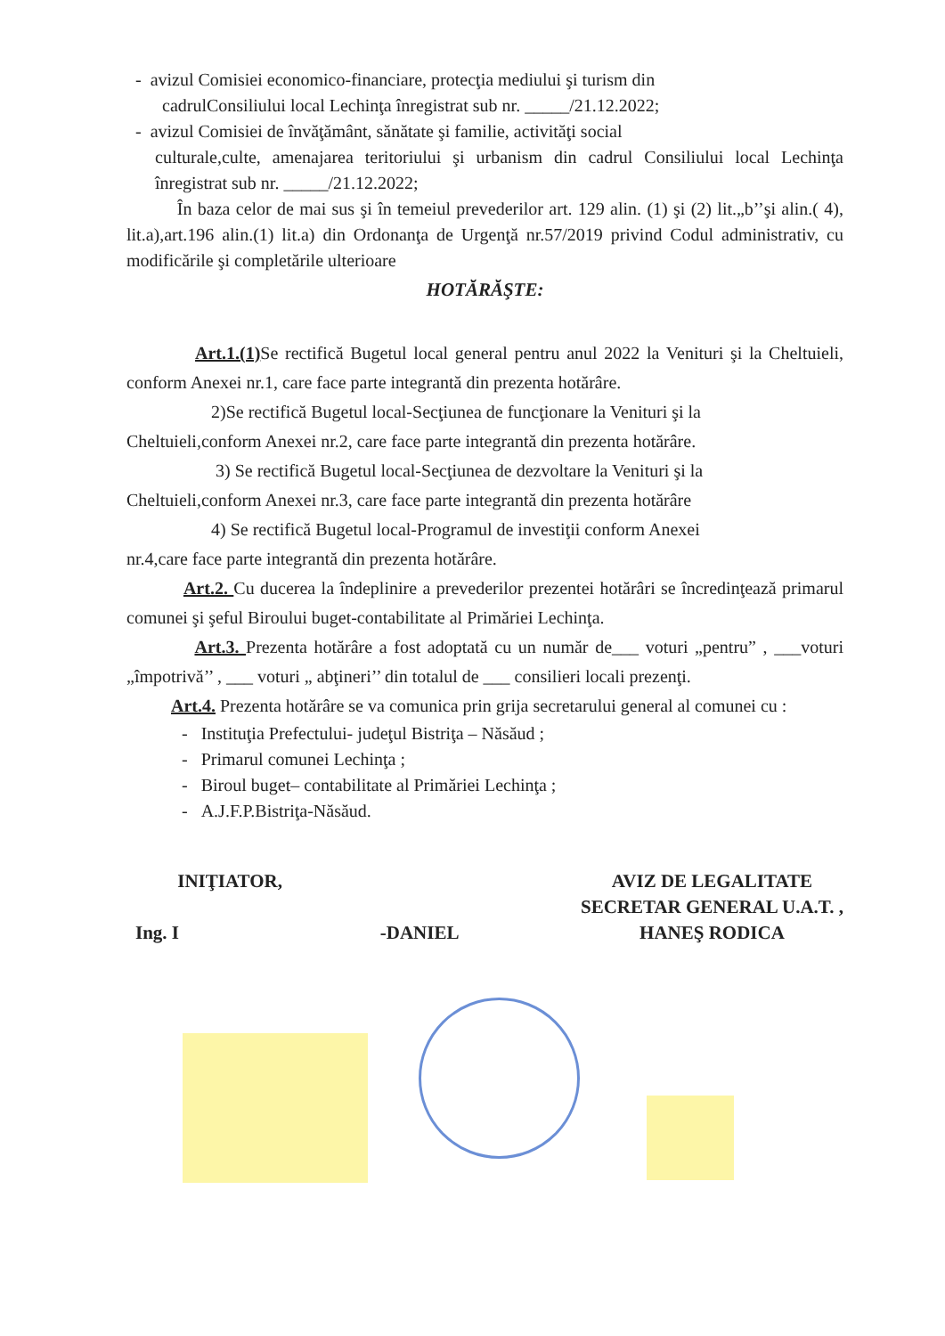- avizul Comisiei economico-financiare, protecţia mediului şi turism din
cadrulConsiliului local Lechinţa înregistrat sub nr. _____/21.12.2022;
- avizul Comisiei de învăţământ, sănătate şi familie, activităţi social
culturale,culte, amenajarea teritoriului şi urbanism din cadrul Consiliului local Lechinţa înregistrat sub nr. _____/21.12.2022;
În baza celor de mai sus şi în temeiul prevederilor art. 129 alin. (1) şi (2) lit.„b’’şi alin.( 4), lit.a),art.196 alin.(1) lit.a) din Ordonanţa de Urgenţă nr.57/2019 privind Codul administrativ, cu modificările şi completările ulterioare
HOTĂRĂŞTE:
Art.1.(1) Se rectifică Bugetul local general pentru anul 2022 la Venituri şi la Cheltuieli, conform Anexei nr.1, care face parte integrantă din prezenta hotărâre.
2)Se rectifică Bugetul local-Secţiunea de funcţionare la Venituri şi la
Cheltuieli,conform Anexei nr.2, care face parte integrantă din prezenta hotărâre.
3) Se rectifică Bugetul local-Secţiunea de dezvoltare la Venituri şi la
Cheltuieli,conform Anexei nr.3, care face parte integrantă din prezenta hotărâre
4) Se rectifică Bugetul local-Programul de investiţii conform Anexei
nr.4,care face parte integrantă din prezenta hotărâre.
Art.2. Cu ducerea la îndeplinire a prevederilor prezentei hotărâri se încredinţează primarul comunei şi şeful Biroului buget-contabilitate al Primăriei Lechinţa.
Art.3. Prezenta hotărâre a fost adoptată cu un număr de___ voturi „pentru” , ___voturi „împotrivă’’ , ___ voturi „ abţineri’’ din totalul de ___ consilieri locali prezenţi.
Art.4. Prezenta hotărâre se va comunica prin grija secretarului general al comunei cu :
- Instituţia Prefectului- judeţul Bistriţa – Năsăud ;
- Primarul comunei Lechinţa ;
- Biroul buget– contabilitate al Primăriei Lechinţa ;
- A.J.F.P.Bistriţa-Năsăud.
INIŢIATOR,
Ing. I -DANIEL
AVIZ DE LEGALITATE
SECRETAR GENERAL U.A.T. ,
HANEŞ RODICA